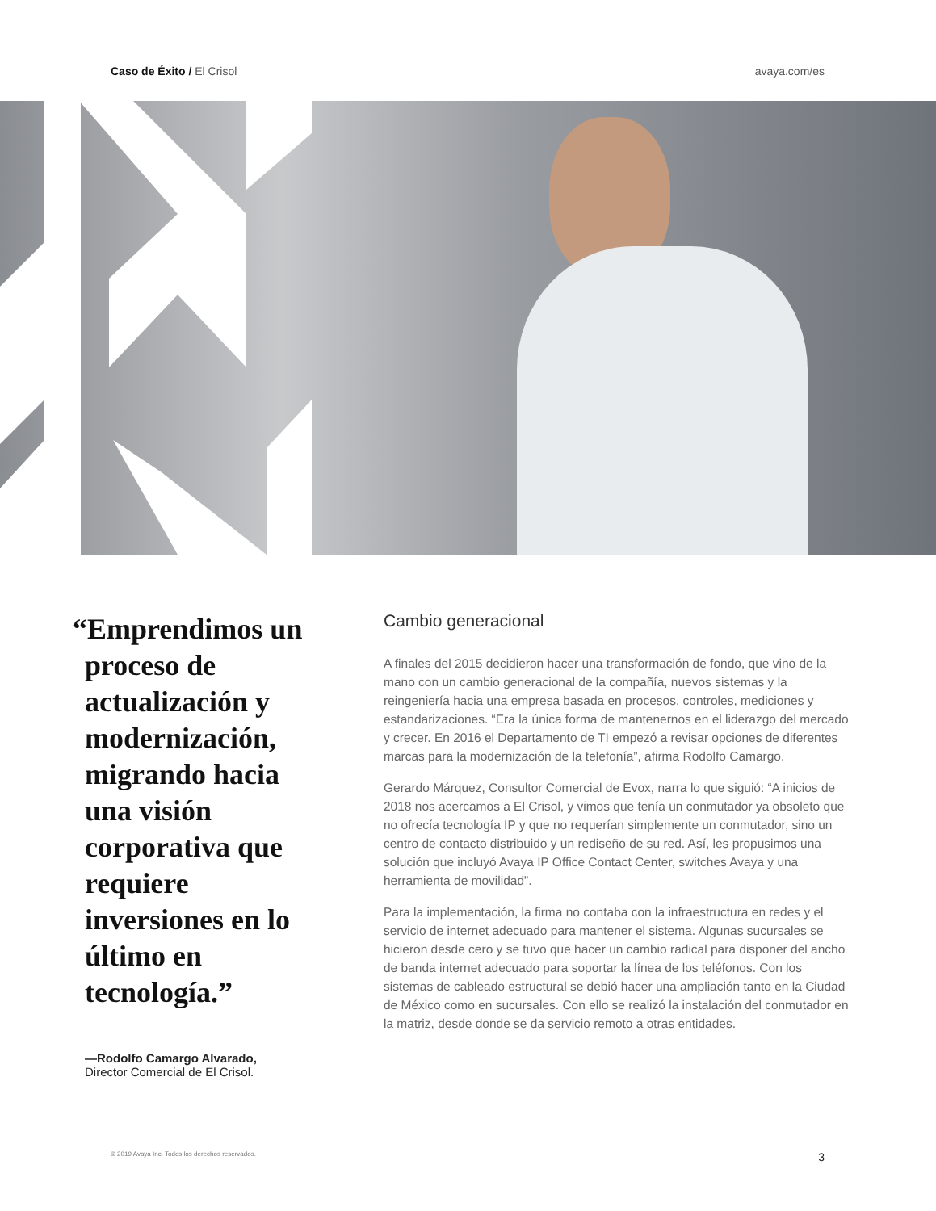Caso de Éxito / El Crisol avaya.com/es
“Emprendimos un proceso de actualización y modernización, migrando hacia una visión corporativa que requiere inversiones en lo último en tecnología.”
—Rodolfo Camargo Alvarado,
Director Comercial de El Crisol.
Cambio generacional
A finales del 2015 decidieron hacer una transformación de fondo, que vino de la mano con un cambio generacional de la compañía, nuevos sistemas y la reingeniería hacia una empresa basada en procesos, controles, mediciones y estandarizaciones. “Era la única forma de mantenernos en el liderazgo del mercado y crecer. En 2016 el Departamento de TI empezó a revisar opciones de diferentes marcas para la modernización de la telefonía”, afirma Rodolfo Camargo.
Gerardo Márquez, Consultor Comercial de Evox, narra lo que siguió: “A inicios de 2018 nos acercamos a El Crisol, y vimos que tenía un conmutador ya obsoleto que no ofrecía tecnología IP y que no requerían simplemente un conmutador, sino un centro de contacto distribuido y un rediseño de su red. Así, les propusimos una solución que incluyó Avaya IP Office Contact Center, switches Avaya y una herramienta de movilidad”.
Para la implementación, la firma no contaba con la infraestructura en redes y el servicio de internet adecuado para mantener el sistema. Algunas sucursales se hicieron desde cero y se tuvo que hacer un cambio radical para disponer del ancho de banda internet adecuado para soportar la línea de los teléfonos. Con los sistemas de cableado estructural se debió hacer una ampliación tanto en la Ciudad de México como en sucursales. Con ello se realizó la instalación del conmutador en la matriz, desde donde se da servicio remoto a otras entidades.
© 2019 Avaya Inc. Todos los derechos reservados. 3